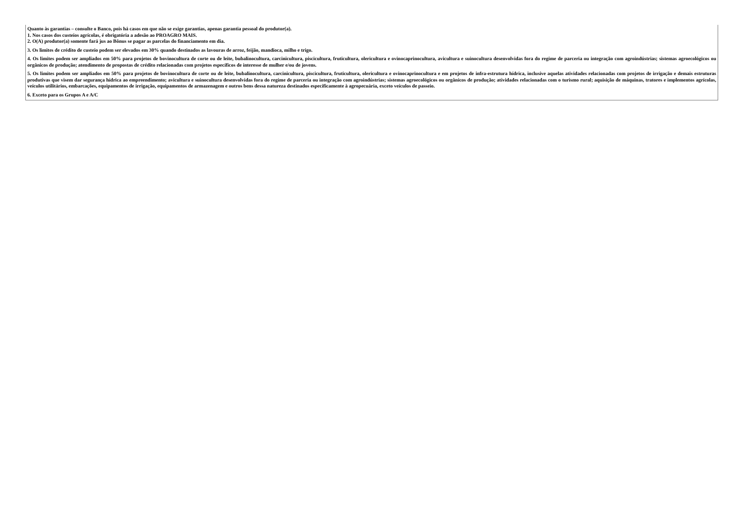Quanto às garantias – consulte o Banco, pois há casos em que não se exige garantias, apenas garantia pessoal do produtor(a).
1. Nos casos dos custeios agrícolas, é obrigatória a adesão ao PROAGRO MAIS.
2. O(A) produtor(a) somente fará jus ao Bônus se pagar as parcelas do financiamento em dia.
3. Os limites de crédito de custeio podem ser elevados em 30% quando destinados as lavouras de arroz, feijão, mandioca, milho e trigo.
4. Os limites podem ser ampliados em 50% para projetos de bovinocultura de corte ou de leite, bubalinocultura, carcinicultura, piscicultura, fruticultura, olericultura e ovinocaprinocultura, avicultura e suinocultura desenvolvidas fora do regime de parceria ou integração com agroindústrias; sistemas agroecológicos ou orgânicos de produção; atendimento de propostas de crédito relacionadas com projetos específicos de interesse de mulher e/ou de jovens.
5. Os limites podem ser ampliados em 50% para projetos de bovinocultura de corte ou de leite, bubalinocultura, carcinicultura, piscicultura, fruticultura, olericultura e ovinocaprinocultura e em projetos de infra-estrutura hídrica, inclusive aquelas atividades relacionadas com projetos de irrigação e demais estruturas produtivas que visem dar segurança hídrica ao empreendimento; avicultura e suinocultura desenvolvidas fora do regime de parceria ou integração com agroindústrias; sistemas agroecológicos ou orgânicos de produção; atividades relacionadas com o turismo rural; aquisição de máquinas, tratores e implementos agrícolas, veículos utilitários, embarcações, equipamentos de irrigação, equipamentos de armazenagem e outros bens dessa natureza destinados especificamente à agropecuária, exceto veículos de passeio.
6. Exceto para os Grupos A e A/C